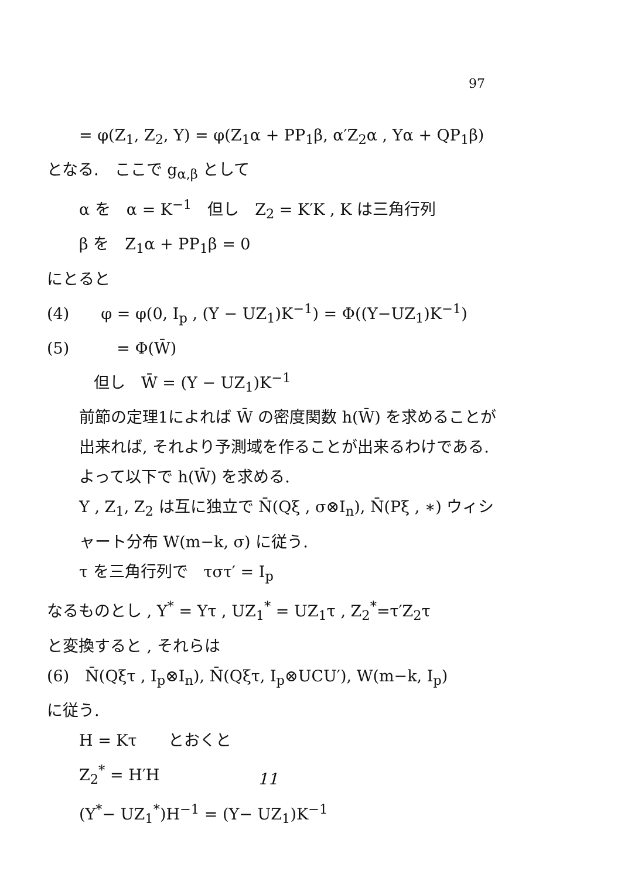97
= φ(Z<sub>1</sub>, Z<sub>2</sub>, Y) = φ(Z<sub>1</sub>α + PP<sub>1</sub>β, α′Z<sub>2</sub>α , Yα + QP<sub>1</sub>β)
となる.　ここで g<sub>α,β</sub> として
α を　α = K<sup>−1</sup>　但し　Z<sub>2</sub> = K′K , K は三角行列
β を　Z<sub>1</sub>α + PP<sub>1</sub>β = 0
にとると
(4)　　φ = φ(0, I<sub>p</sub> , (Y − UZ<sub>1</sub>)K<sup>−1</sup>) = Φ((Y−UZ<sub>1</sub>)K<sup>−1</sup>)
(5)　　　= Φ(W̄)
但し　W̄ = (Y − UZ<sub>1</sub>)K<sup>−1</sup>
前節の定理1によれば W̄ の密度関数 h(W̄) を求めることが出来れば, それより予測域を作ることが出来るわけである. よって以下で h(W̄) を求める.
Y , Z<sub>1</sub>, Z<sub>2</sub> は互に独立で N̄(Qξ , σ⊗I<sub>n</sub>), N̄(Pξ , ∗) ウィシャート分布 W(m−k, σ) に従う.
τ を三角行列で　τστ′ = I<sub>p</sub>
なるものとし , Y<sup>*</sup> = Yτ , UZ<sub>1</sub><sup>*</sup> = UZ<sub>1</sub>τ , Z<sub>2</sub><sup>*</sup>=τ′Z<sub>2</sub>τ
と変換すると , それらは
(6)　N̄(Qξτ , I<sub>p</sub>⊗I<sub>n</sub>), N̄(Qξτ, I<sub>p</sub>⊗UCU′), W(m−k, I<sub>p</sub>)
に従う.
H = Kτ　　とおくと
Z<sub>2</sub><sup>*</sup> = H′H
(Y<sup>*</sup>− UZ<sub>1</sub><sup>*</sup>)H<sup>−1</sup> = (Y− UZ<sub>1</sub>)K<sup>−1</sup>
11